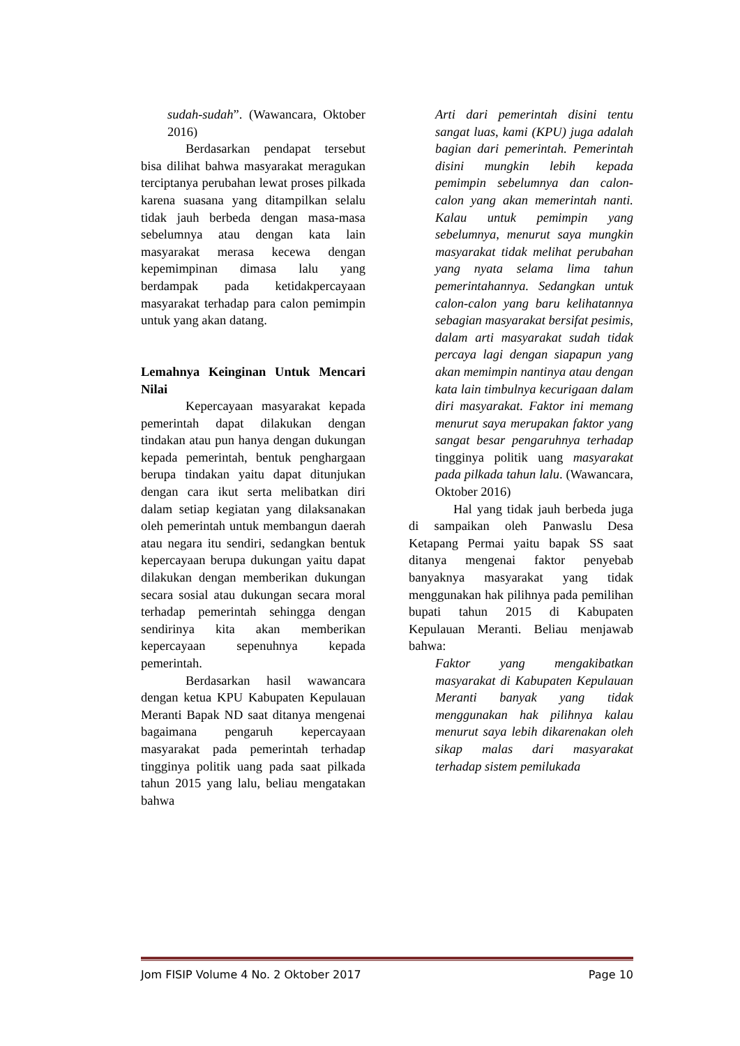sudah-sudah”. (Wawancara, Oktober 2016)
Berdasarkan pendapat tersebut bisa dilihat bahwa masyarakat meragukan terciptanya perubahan lewat proses pilkada karena suasana yang ditampilkan selalu tidak jauh berbeda dengan masa-masa sebelumnya atau dengan kata lain masyarakat merasa kecewa dengan kepemimpinan dimasa lalu yang berdampak pada ketidakpercayaan masyarakat terhadap para calon pemimpin untuk yang akan datang.
Lemahnya Keinginan Untuk Mencari Nilai
Kepercayaan masyarakat kepada pemerintah dapat dilakukan dengan tindakan atau pun hanya dengan dukungan kepada pemerintah, bentuk penghargaan berupa tindakan yaitu dapat ditunjukan dengan cara ikut serta melibatkan diri dalam setiap kegiatan yang dilaksanakan oleh pemerintah untuk membangun daerah atau negara itu sendiri, sedangkan bentuk kepercayaan berupa dukungan yaitu dapat dilakukan dengan memberikan dukungan secara sosial atau dukungan secara moral terhadap pemerintah sehingga dengan sendirinya kita akan memberikan kepercayaan sepenuhnya kepada pemerintah.
Berdasarkan hasil wawancara dengan ketua KPU Kabupaten Kepulauan Meranti Bapak ND saat ditanya mengenai bagaimana pengaruh kepercayaan masyarakat pada pemerintah terhadap tingginya politik uang pada saat pilkada tahun 2015 yang lalu, beliau mengatakan bahwa
Arti dari pemerintah disini tentu sangat luas, kami (KPU) juga adalah bagian dari pemerintah. Pemerintah disini mungkin lebih kepada pemimpin sebelumnya dan calon-calon yang akan memerintah nanti. Kalau untuk pemimpin yang sebelumnya, menurut saya mungkin masyarakat tidak melihat perubahan yang nyata selama lima tahun pemerintahannya. Sedangkan untuk calon-calon yang baru kelihatannya sebagian masyarakat bersifat pesimis, dalam arti masyarakat sudah tidak percaya lagi dengan siapapun yang akan memimpin nantinya atau dengan kata lain timbulnya kecurigaan dalam diri masyarakat. Faktor ini memang menurut saya merupakan faktor yang sangat besar pengaruhnya terhadap tingginya politik uang masyarakat pada pilkada tahun lalu. (Wawancara, Oktober 2016)
Hal yang tidak jauh berbeda juga di sampaikan oleh Panwaslu Desa Ketapang Permai yaitu bapak SS saat ditanya mengenai faktor penyebab banyaknya masyarakat yang tidak menggunakan hak pilihnya pada pemilihan bupati tahun 2015 di Kabupaten Kepulauan Meranti. Beliau menjawab bahwa:
Faktor yang mengakibatkan masyarakat di Kabupaten Kepulauan Meranti banyak yang tidak menggunakan hak pilihnya kalau menurut saya lebih dikarenakan oleh sikap malas dari masyarakat terhadap sistem pemilukada
Jom FISIP Volume 4 No. 2 Oktober 2017 Page 10